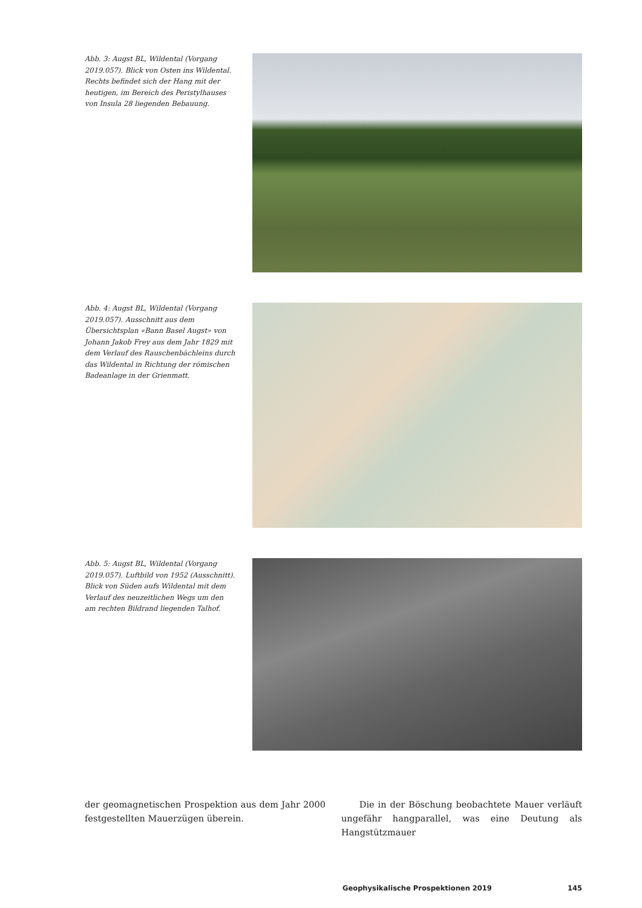Abb. 3: Augst BL, Wildental (Vorgang 2019.057). Blick von Osten ins Wildental. Rechts befindet sich der Hang mit der heutigen, im Bereich des Peristylhauses von Insula 28 liegenden Bebauung.
Abb. 4: Augst BL, Wildental (Vorgang 2019.057). Ausschnitt aus dem Übersichtsplan «Bann Basel Augst» von Johann Jakob Frey aus dem Jahr 1829 mit dem Verlauf des Rauschenbächleins durch das Wildental in Richtung der römischen Badeanlage in der Grienmatt.
Abb. 5: Augst BL, Wildental (Vorgang 2019.057). Luftbild von 1952 (Ausschnitt). Blick von Süden aufs Wildental mit dem Verlauf des neuzeitlichen Wegs um den am rechten Bildrand liegenden Talhof.
der geomagnetischen Prospektion aus dem Jahr 2000 festgestellten Mauerzügen überein.
Die in der Böschung beobachtete Mauer verläuft ungefähr hangparallel, was eine Deutung als Hangstützmauer
Geophysikalische Prospektionen 2019 145